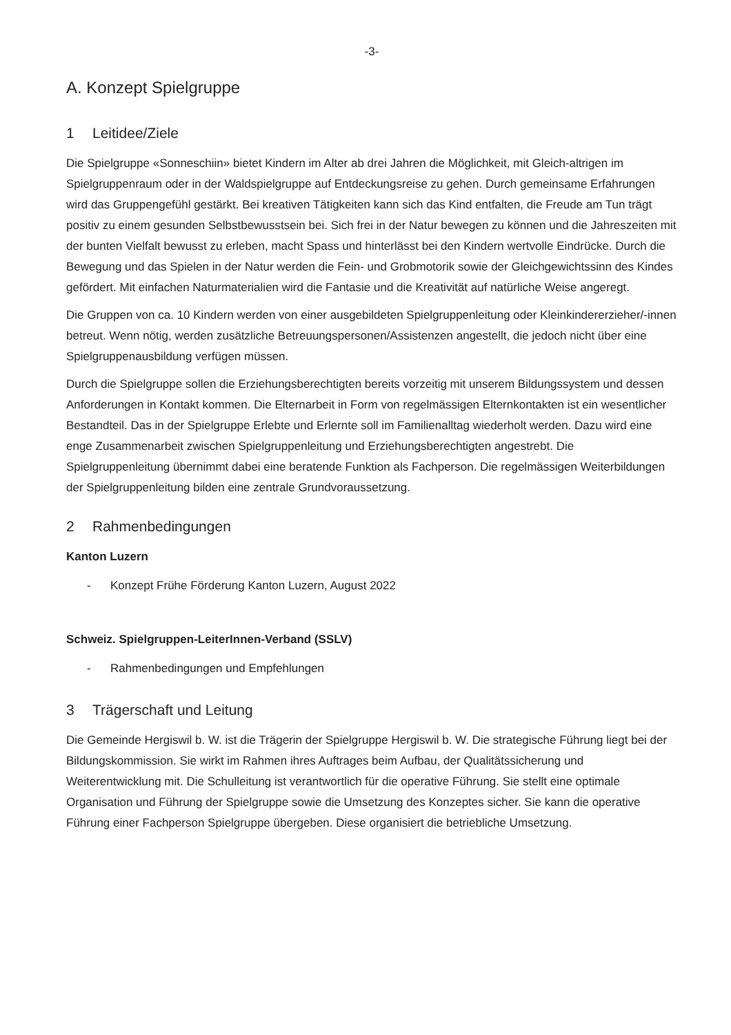-3-
A. Konzept Spielgruppe
1 Leitidee/Ziele
Die Spielgruppe «Sonneschiin» bietet Kindern im Alter ab drei Jahren die Möglichkeit, mit Gleich-altrigen im Spielgruppenraum oder in der Waldspielgruppe auf Entdeckungsreise zu gehen. Durch gemeinsame Erfahrungen wird das Gruppengefühl gestärkt. Bei kreativen Tätigkeiten kann sich das Kind entfalten, die Freude am Tun trägt positiv zu einem gesunden Selbstbewusstsein bei. Sich frei in der Natur bewegen zu können und die Jahreszeiten mit der bunten Vielfalt bewusst zu erleben, macht Spass und hinterlässt bei den Kindern wertvolle Eindrücke. Durch die Bewegung und das Spielen in der Natur werden die Fein- und Grobmotorik sowie der Gleichgewichtssinn des Kindes gefördert. Mit einfachen Naturmaterialien wird die Fantasie und die Kreativität auf natürliche Weise angeregt.
Die Gruppen von ca. 10 Kindern werden von einer ausgebildeten Spielgruppenleitung oder Kleinkindererzieher/-innen betreut. Wenn nötig, werden zusätzliche Betreuungspersonen/Assistenzen angestellt, die jedoch nicht über eine Spielgruppenausbildung verfügen müssen.
Durch die Spielgruppe sollen die Erziehungsberechtigten bereits vorzeitig mit unserem Bildungssystem und dessen Anforderungen in Kontakt kommen. Die Elternarbeit in Form von regelmässigen Elternkontakten ist ein wesentlicher Bestandteil. Das in der Spielgruppe Erlebte und Erlernte soll im Familienalltag wiederholt werden. Dazu wird eine enge Zusammenarbeit zwischen Spielgruppenleitung und Erziehungsberechtigten angestrebt. Die Spielgruppenleitung übernimmt dabei eine beratende Funktion als Fachperson. Die regelmässigen Weiterbildungen der Spielgruppenleitung bilden eine zentrale Grundvoraussetzung.
2 Rahmenbedingungen
Kanton Luzern
- Konzept Frühe Förderung Kanton Luzern, August 2022
Schweiz. Spielgruppen-LeiterInnen-Verband (SSLV)
- Rahmenbedingungen und Empfehlungen
3 Trägerschaft und Leitung
Die Gemeinde Hergiswil b. W. ist die Trägerin der Spielgruppe Hergiswil b. W. Die strategische Führung liegt bei der Bildungskommission. Sie wirkt im Rahmen ihres Auftrages beim Aufbau, der Qualitätssicherung und Weiterentwicklung mit. Die Schulleitung ist verantwortlich für die operative Führung. Sie stellt eine optimale Organisation und Führung der Spielgruppe sowie die Umsetzung des Konzeptes sicher. Sie kann die operative Führung einer Fachperson Spielgruppe übergeben. Diese organisiert die betriebliche Umsetzung.